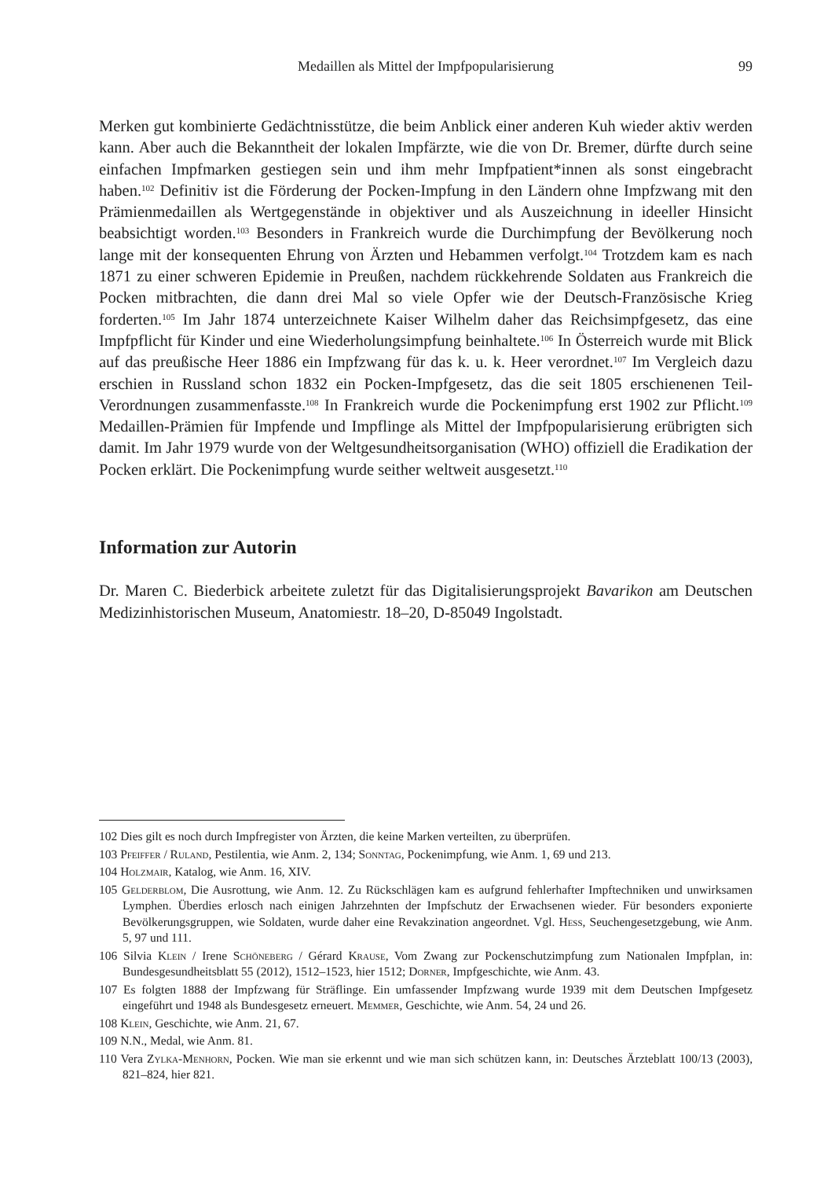Medaillen als Mittel der Impfpopularisierung 99
Merken gut kombinierte Gedächtnisstütze, die beim Anblick einer anderen Kuh wieder aktiv werden kann. Aber auch die Bekanntheit der lokalen Impfärzte, wie die von Dr. Bremer, dürfte durch seine einfachen Impfmarken gestiegen sein und ihm mehr Impfpatient*innen als sonst eingebracht haben.<sup>102</sup> Definitiv ist die Förderung der Pocken-Impfung in den Ländern ohne Impfzwang mit den Prämienmedaillen als Wertgegenstände in objektiver und als Auszeichnung in ideeller Hinsicht beabsichtigt worden.<sup>103</sup> Besonders in Frankreich wurde die Durchimpfung der Bevölkerung noch lange mit der konsequenten Ehrung von Ärzten und Hebammen verfolgt.<sup>104</sup> Trotzdem kam es nach 1871 zu einer schweren Epidemie in Preußen, nachdem rückkehrende Soldaten aus Frankreich die Pocken mitbrachten, die dann drei Mal so viele Opfer wie der Deutsch-Französische Krieg forderten.<sup>105</sup> Im Jahr 1874 unterzeichnete Kaiser Wilhelm daher das Reichsimpfgesetz, das eine Impfpflicht für Kinder und eine Wiederholungsimpfung beinhaltete.<sup>106</sup> In Österreich wurde mit Blick auf das preußische Heer 1886 ein Impfzwang für das k. u. k. Heer verordnet.<sup>107</sup> Im Vergleich dazu erschien in Russland schon 1832 ein Pocken-Impfgesetz, das die seit 1805 erschienenen Teil-Verordnungen zusammenfasste.<sup>108</sup> In Frankreich wurde die Pockenimpfung erst 1902 zur Pflicht.<sup>109</sup> Medaillen-Prämien für Impfende und Impflinge als Mittel der Impfpopularisierung erübrigten sich damit. Im Jahr 1979 wurde von der Weltgesundheitsorganisation (WHO) offiziell die Eradikation der Pocken erklärt. Die Pockenimpfung wurde seither weltweit ausgesetzt.<sup>110</sup>
Information zur Autorin
Dr. Maren C. Biederbick arbeitete zuletzt für das Digitalisierungsprojekt Bavarikon am Deutschen Medizinhistorischen Museum, Anatomiestr. 18–20, D-85049 Ingolstadt.
102 Dies gilt es noch durch Impfregister von Ärzten, die keine Marken verteilten, zu überprüfen.
103 Pfeiffer / Ruland, Pestilentia, wie Anm. 2, 134; Sonntag, Pockenimpfung, wie Anm. 1, 69 und 213.
104 Holzmair, Katalog, wie Anm. 16, XIV.
105 Gelderblom, Die Ausrottung, wie Anm. 12. Zu Rückschlägen kam es aufgrund fehlerhafter Impftechniken und unwirksamen Lymphen. Überdies erlosch nach einigen Jahrzehnten der Impfschutz der Erwachsenen wieder. Für besonders exponierte Bevölkerungsgruppen, wie Soldaten, wurde daher eine Revakzination angeordnet. Vgl. Hess, Seuchengesetzgebung, wie Anm. 5, 97 und 111.
106 Silvia Klein / Irene Schöneberg / Gérard Krause, Vom Zwang zur Pockenschutzimpfung zum Nationalen Impfplan, in: Bundesgesundheitsblatt 55 (2012), 1512–1523, hier 1512; Dorner, Impfgeschichte, wie Anm. 43.
107 Es folgten 1888 der Impfzwang für Sträflinge. Ein umfassender Impfzwang wurde 1939 mit dem Deutschen Impfgesetz eingeführt und 1948 als Bundesgesetz erneuert. Memmer, Geschichte, wie Anm. 54, 24 und 26.
108 Klein, Geschichte, wie Anm. 21, 67.
109 N.N., Medal, wie Anm. 81.
110 Vera Zylka-Menhorn, Pocken. Wie man sie erkennt und wie man sich schützen kann, in: Deutsches Ärzteblatt 100/13 (2003), 821–824, hier 821.